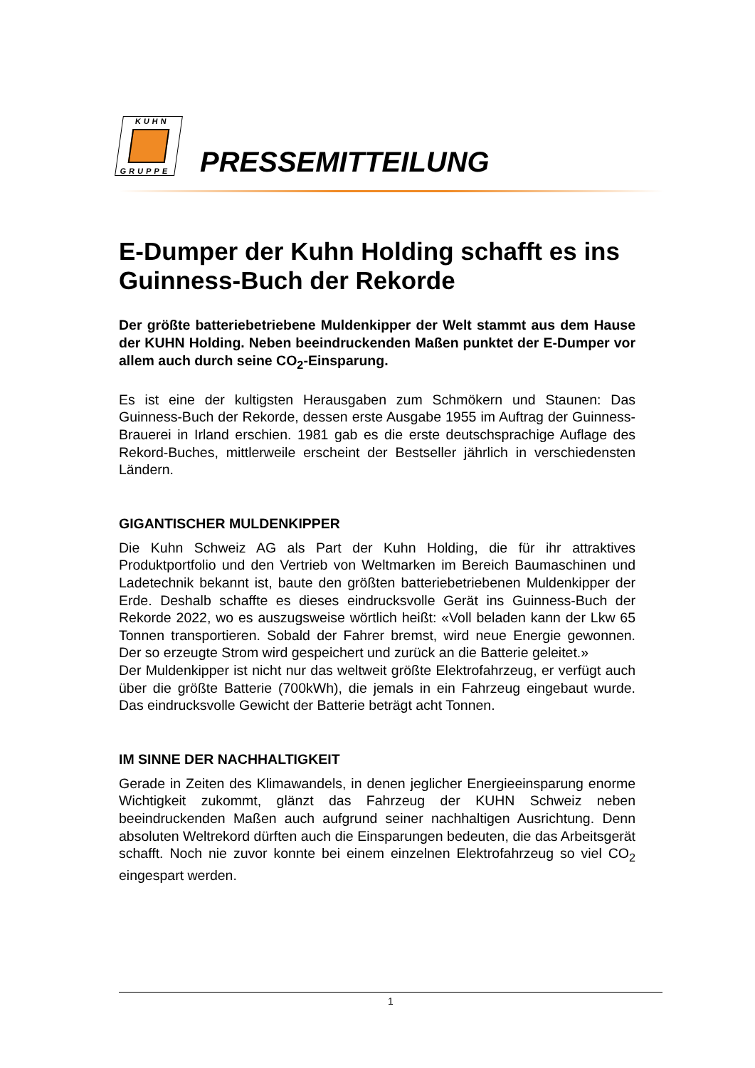KUHN
GRUPPE
PRESSEMITTEILUNG
E-Dumper der Kuhn Holding schafft es ins Guinness-Buch der Rekorde
Der größte batteriebetriebene Muldenkipper der Welt stammt aus dem Hause der KUHN Holding. Neben beeindruckenden Maßen punktet der E-Dumper vor allem auch durch seine CO<sub>2</sub>-Einsparung.
Es ist eine der kultigsten Herausgaben zum Schmökern und Staunen: Das Guinness-Buch der Rekorde, dessen erste Ausgabe 1955 im Auftrag der Guinness-Brauerei in Irland erschien. 1981 gab es die erste deutschsprachige Auflage des Rekord-Buches, mittlerweile erscheint der Bestseller jährlich in verschiedensten Ländern.
GIGANTISCHER MULDENKIPPER
Die Kuhn Schweiz AG als Part der Kuhn Holding, die für ihr attraktives Produktportfolio und den Vertrieb von Weltmarken im Bereich Baumaschinen und Ladetechnik bekannt ist, baute den größten batteriebetriebenen Muldenkipper der Erde. Deshalb schaffte es dieses eindrucksvolle Gerät ins Guinness-Buch der Rekorde 2022, wo es auszugsweise wörtlich heißt: «Voll beladen kann der Lkw 65 Tonnen transportieren. Sobald der Fahrer bremst, wird neue Energie gewonnen. Der so erzeugte Strom wird gespeichert und zurück an die Batterie geleitet.»
Der Muldenkipper ist nicht nur das weltweit größte Elektrofahrzeug, er verfügt auch über die größte Batterie (700kWh), die jemals in ein Fahrzeug eingebaut wurde. Das eindrucksvolle Gewicht der Batterie beträgt acht Tonnen.
IM SINNE DER NACHHALTIGKEIT
Gerade in Zeiten des Klimawandels, in denen jeglicher Energieeinsparung enorme Wichtigkeit zukommt, glänzt das Fahrzeug der KUHN Schweiz neben beeindruckenden Maßen auch aufgrund seiner nachhaltigen Ausrichtung. Denn absoluten Weltrekord dürften auch die Einsparungen bedeuten, die das Arbeitsgerät schafft. Noch nie zuvor konnte bei einem einzelnen Elektrofahrzeug so viel CO<sub>2</sub> eingespart werden.
1